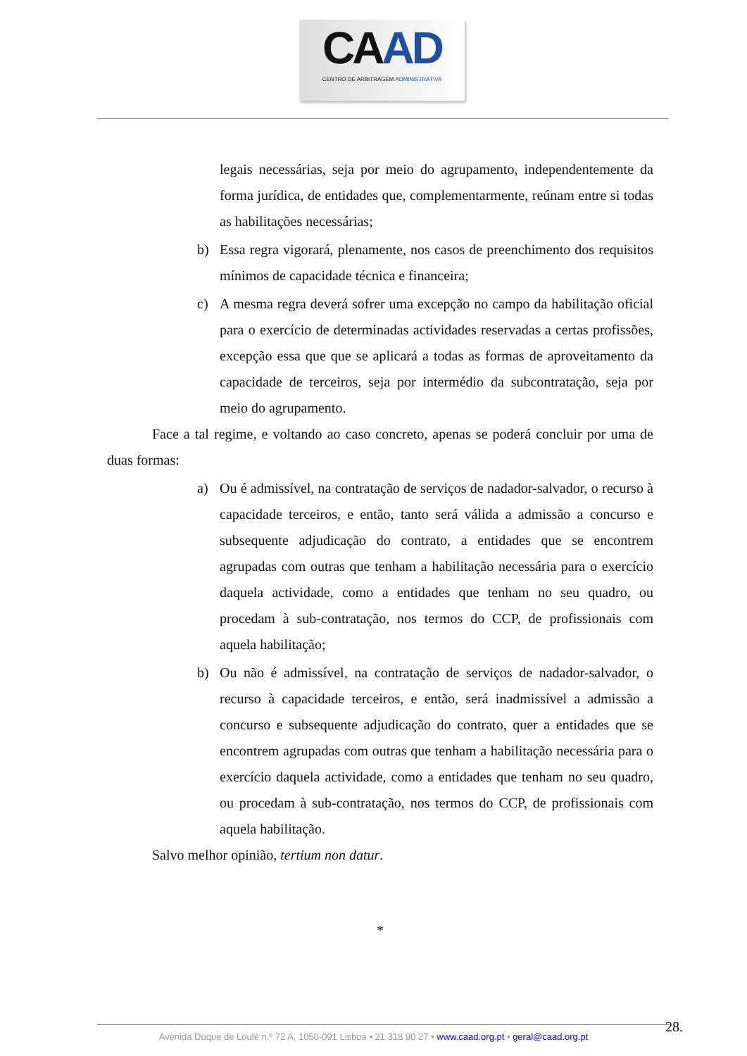CAAD
CENTRO DE ARBITRAGEM ADMINISTRATIVA
legais necessárias, seja por meio do agrupamento, independentemente da forma jurídica, de entidades que, complementarmente, reúnam entre si todas as habilitações necessárias;
b) Essa regra vigorará, plenamente, nos casos de preenchimento dos requisitos mínimos de capacidade técnica e financeira;
c) A mesma regra deverá sofrer uma excepção no campo da habilitação oficial para o exercício de determinadas actividades reservadas a certas profissões, excepção essa que que se aplicará a todas as formas de aproveitamento da capacidade de terceiros, seja por intermédio da subcontratação, seja por meio do agrupamento.
Face a tal regime, e voltando ao caso concreto, apenas se poderá concluir por uma de duas formas:
a) Ou é admissível, na contratação de serviços de nadador-salvador, o recurso à capacidade terceiros, e então, tanto será válida a admissão a concurso e subsequente adjudicação do contrato, a entidades que se encontrem agrupadas com outras que tenham a habilitação necessária para o exercício daquela actividade, como a entidades que tenham no seu quadro, ou procedam à sub-contratação, nos termos do CCP, de profissionais com aquela habilitação;
b) Ou não é admissível, na contratação de serviços de nadador-salvador, o recurso à capacidade terceiros, e então, será inadmissível a admissão a concurso e subsequente adjudicação do contrato, quer a entidades que se encontrem agrupadas com outras que tenham a habilitação necessária para o exercício daquela actividade, como a entidades que tenham no seu quadro, ou procedam à sub-contratação, nos termos do CCP, de profissionais com aquela habilitação.
Salvo melhor opinião, tertium non datur.
*
28.
Avenida Duque de Loulé n.º 72 A, 1050-091 Lisboa • 21 318 90 27 • www.caad.org.pt • geral@caad.org.pt